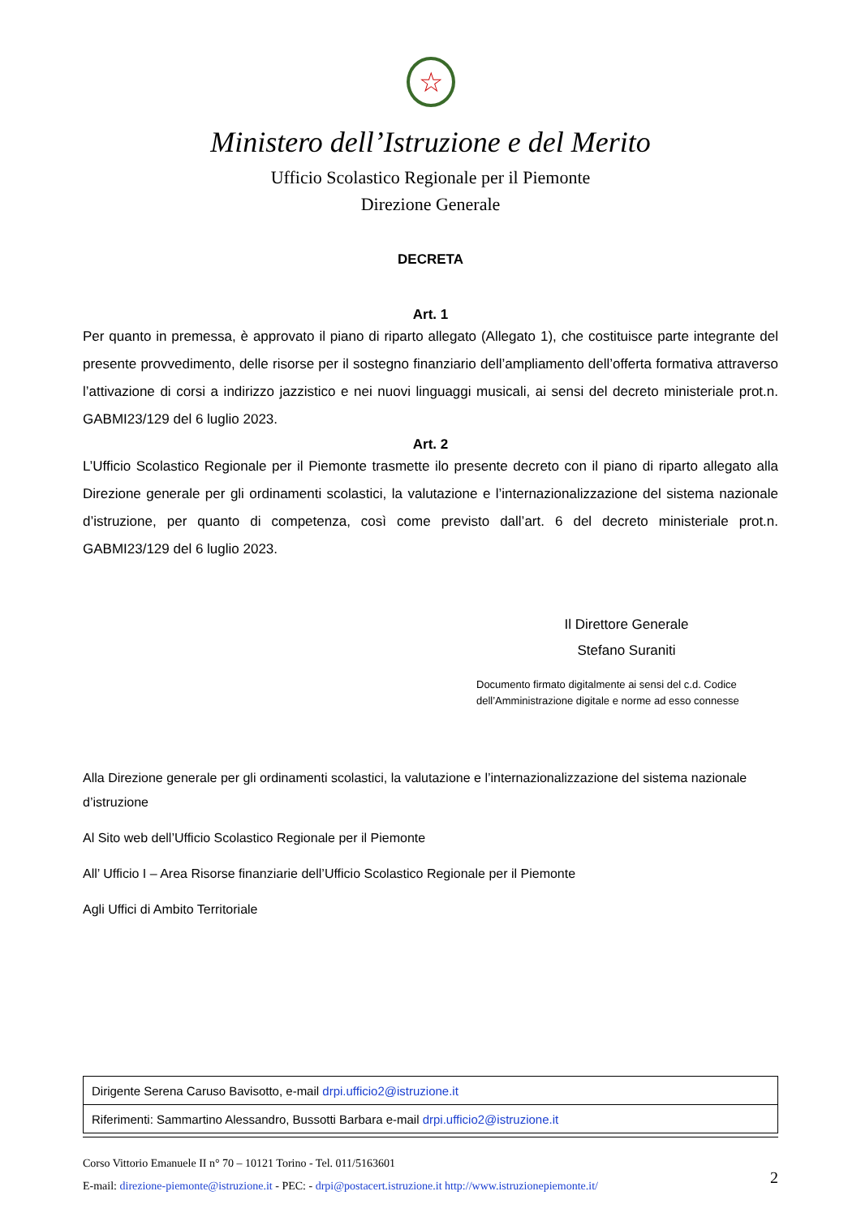☆
Ministero dell’Istruzione e del Merito
Ufficio Scolastico Regionale per il Piemonte
Direzione Generale
DECRETA
Art. 1
Per quanto in premessa, è approvato il piano di riparto allegato (Allegato 1), che costituisce parte integrante del presente provvedimento, delle risorse per il sostegno finanziario dell’ampliamento dell’offerta formativa attraverso l’attivazione di corsi a indirizzo jazzistico e nei nuovi linguaggi musicali, ai sensi del decreto ministeriale prot.n. GABMI23/129 del 6 luglio 2023.
Art. 2
L’Ufficio Scolastico Regionale per il Piemonte trasmette ilo presente decreto con il piano di riparto allegato alla Direzione generale per gli ordinamenti scolastici, la valutazione e l’internazionalizzazione del sistema nazionale d’istruzione, per quanto di competenza, così come previsto dall’art. 6 del decreto ministeriale prot.n. GABMI23/129 del 6 luglio 2023.
Il Direttore Generale
Stefano Suraniti
Documento firmato digitalmente ai sensi del c.d. Codice
dell’Amministrazione digitale e norme ad esso connesse
Alla Direzione generale per gli ordinamenti scolastici, la valutazione e l’internazionalizzazione del sistema nazionale d’istruzione
Al Sito web dell’Ufficio Scolastico Regionale per il Piemonte
All’ Ufficio I – Area Risorse finanziarie dell’Ufficio Scolastico Regionale per il Piemonte
Agli Uffici di Ambito Territoriale
| Dirigente Serena Caruso Bavisotto, e-mail drpi.ufficio2@istruzione.it |
| Riferimenti: Sammartino Alessandro, Bussotti Barbara e-mail drpi.ufficio2@istruzione.it |
Corso Vittorio Emanuele II n° 70 – 10121 Torino - Tel. 011/5163601
E-mail: direzione-piemonte@istruzione.it - PEC: - drpi@postacert.istruzione.it http://www.istruzionepiemonte.it/
2